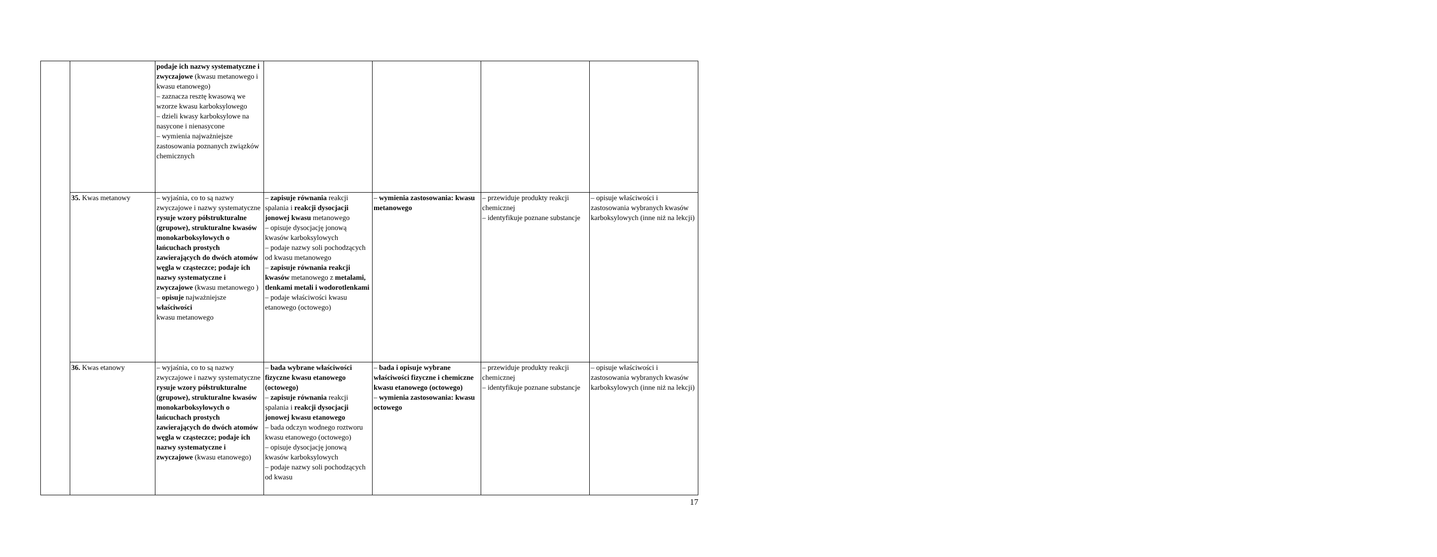| | | podaje ich nazwy systematyczne i zwyczajowe (kwasu metanowego i kwasu etanowego) – zaznacza resztę kwasową we wzorze kwasu karboksylowego – dzieli kwasy karboksylowe na nasycone i nienasycone – wymienia najważniejsze zastosowania poznanych związków chemicznych | | | | |
| | 35. Kwas metanowy | – wyjaśnia, co to są nazwy zwyczajowe i nazwy systematyczne rysuje wzory półstrukturalne (grupowe), strukturalne kwasów monokarboksylowych o łańcuchach prostych zawierających do dwóch atomów węgla w cząsteczce; podaje ich nazwy systematyczne i zwyczajowe (kwasu metanowego ) – opisuje najważniejsze właściwości kwasu metanowego | – zapisuje równania reakcji spalania i reakcji dysocjacji jonowej kwasu metanowego – opisuje dysocjację jonową kwasów karboksylowych – podaje nazwy soli pochodzących od kwasu metanowego – zapisuje równania reakcji kwasów metanowego z metalami, tlenkami metali i wodorotlenkami – podaje właściwości kwasu etanowego (octowego) | – wymienia zastosowania: kwasu metanowego | – przewiduje produkty reakcji chemicznej – identyfikuje poznane substancje | – opisuje właściwości i zastosowania wybranych kwasów karboksylowych (inne niż na lekcji) |
| | 36. Kwas etanowy | – wyjaśnia, co to są nazwy zwyczajowe i nazwy systematyczne rysuje wzory półstrukturalne (grupowe), strukturalne kwasów monokarboksylowych o łańcuchach prostych zawierających do dwóch atomów węgla w cząsteczce; podaje ich nazwy systematyczne i zwyczajowe (kwasu etanowego) | – bada wybrane właściwości fizyczne kwasu etanowego (octowego) – zapisuje równania reakcji spalania i reakcji dysocjacji jonowej kwasu etanowego – bada odczyn wodnego roztworu kwasu etanowego (octowego) – opisuje dysocjację jonową kwasów karboksylowych – podaje nazwy soli pochodzących od kwasu | – bada i opisuje wybrane właściwości fizyczne i chemiczne kwasu etanowego (octowego) – wymienia zastosowania: kwasu octowego | – przewiduje produkty reakcji chemicznej – identyfikuje poznane substancje | – opisuje właściwości i zastosowania wybranych kwasów karboksylowych (inne niż na lekcji) |
17